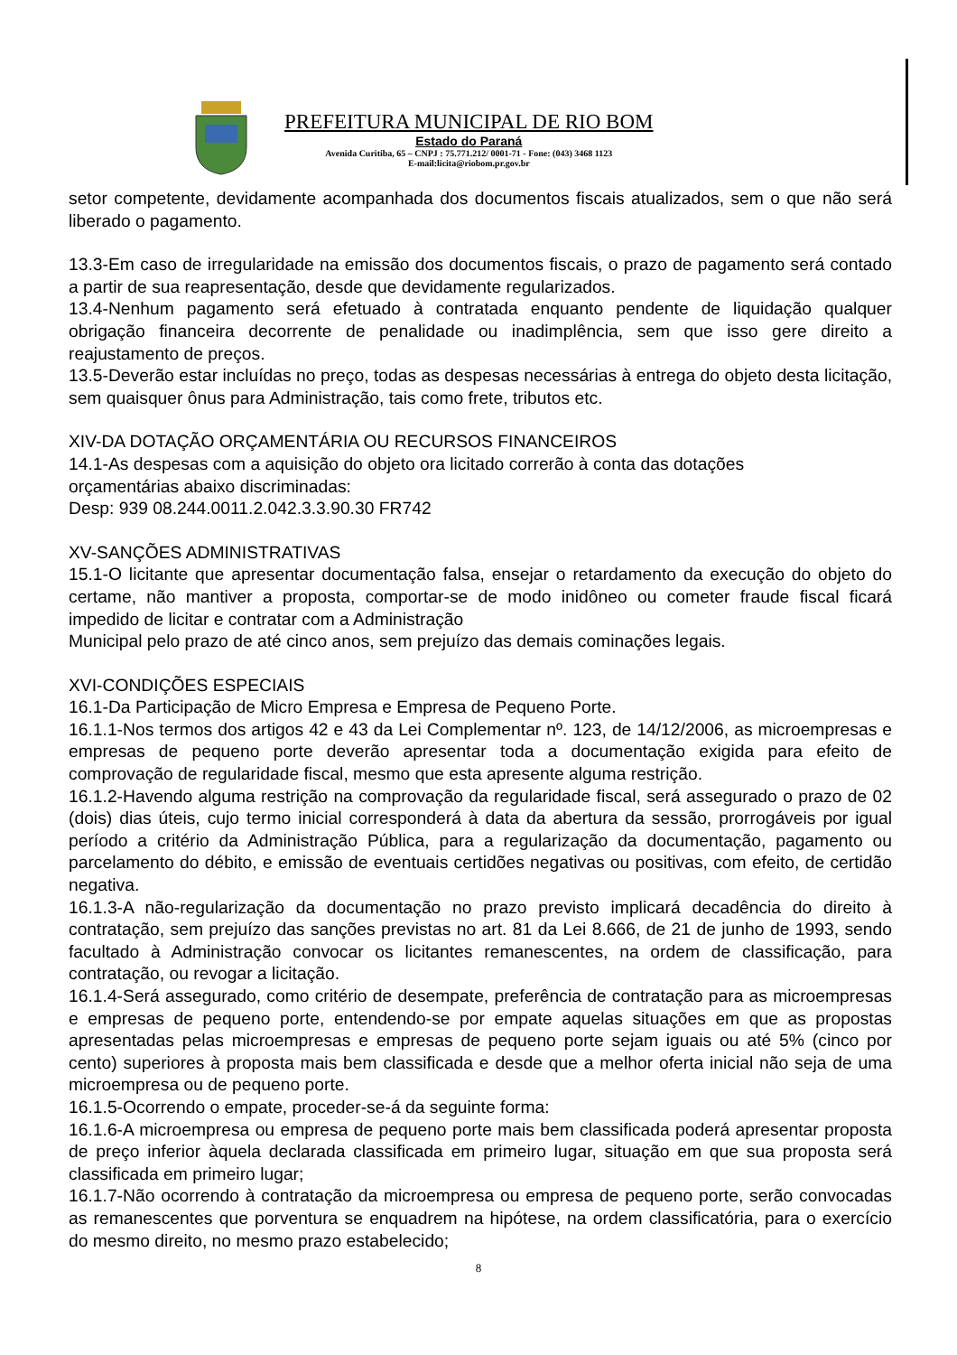PREFEITURA MUNICIPAL DE RIO BOM
Estado do Paraná
Avenida Curitiba, 65 – CNPJ : 75.771.212/ 0001-71 - Fone: (043) 3468 1123
E-mail:licita@riobom.pr.gov.br
setor competente, devidamente acompanhada dos documentos fiscais atualizados, sem o que não será liberado o pagamento.
13.3-Em caso de irregularidade na emissão dos documentos fiscais, o prazo de pagamento será contado a partir de sua reapresentação, desde que devidamente regularizados.
13.4-Nenhum pagamento será efetuado à contratada enquanto pendente de liquidação qualquer obrigação financeira decorrente de penalidade ou inadimplência, sem que isso gere direito a reajustamento de preços.
13.5-Deverão estar incluídas no preço, todas as despesas necessárias à entrega do objeto desta licitação, sem quaisquer ônus para Administração, tais como frete, tributos etc.
XIV-DA DOTAÇÃO ORÇAMENTÁRIA OU RECURSOS FINANCEIROS
14.1-As despesas com a aquisição do objeto ora licitado correrão à conta das dotações
orçamentárias abaixo discriminadas:
Desp: 939 08.244.0011.2.042.3.3.90.30 FR742
XV-SANÇÕES ADMINISTRATIVAS
15.1-O licitante que apresentar documentação falsa, ensejar o retardamento da execução do objeto do certame, não mantiver a proposta, comportar-se de modo inidôneo ou cometer fraude fiscal ficará impedido de licitar e contratar com a Administração
Municipal pelo prazo de até cinco anos, sem prejuízo das demais cominações legais.
XVI-CONDIÇÕES ESPECIAIS
16.1-Da Participação de Micro Empresa e Empresa de Pequeno Porte.
16.1.1-Nos termos dos artigos 42 e 43 da Lei Complementar nº. 123, de 14/12/2006, as microempresas e empresas de pequeno porte deverão apresentar toda a documentação exigida para efeito de comprovação de regularidade fiscal, mesmo que esta apresente alguma restrição.
16.1.2-Havendo alguma restrição na comprovação da regularidade fiscal, será assegurado o prazo de 02 (dois) dias úteis, cujo termo inicial corresponderá à data da abertura da sessão, prorrogáveis por igual período a critério da Administração Pública, para a regularização da documentação, pagamento ou parcelamento do débito, e emissão de eventuais certidões negativas ou positivas, com efeito, de certidão negativa.
16.1.3-A não-regularização da documentação no prazo previsto implicará decadência do direito à contratação, sem prejuízo das sanções previstas no art. 81 da Lei 8.666, de 21 de junho de 1993, sendo facultado à Administração convocar os licitantes remanescentes, na ordem de classificação, para contratação, ou revogar a licitação.
16.1.4-Será assegurado, como critério de desempate, preferência de contratação para as microempresas e empresas de pequeno porte, entendendo-se por empate aquelas situações em que as propostas apresentadas pelas microempresas e empresas de pequeno porte sejam iguais ou até 5% (cinco por cento) superiores à proposta mais bem classificada e desde que a melhor oferta inicial não seja de uma microempresa ou de pequeno porte.
16.1.5-Ocorrendo o empate, proceder-se-á da seguinte forma:
16.1.6-A microempresa ou empresa de pequeno porte mais bem classificada poderá apresentar proposta de preço inferior àquela declarada classificada em primeiro lugar, situação em que sua proposta será classificada em primeiro lugar;
16.1.7-Não ocorrendo à contratação da microempresa ou empresa de pequeno porte, serão convocadas as remanescentes que porventura se enquadrem na hipótese, na ordem classificatória, para o exercício do mesmo direito, no mesmo prazo estabelecido;
8